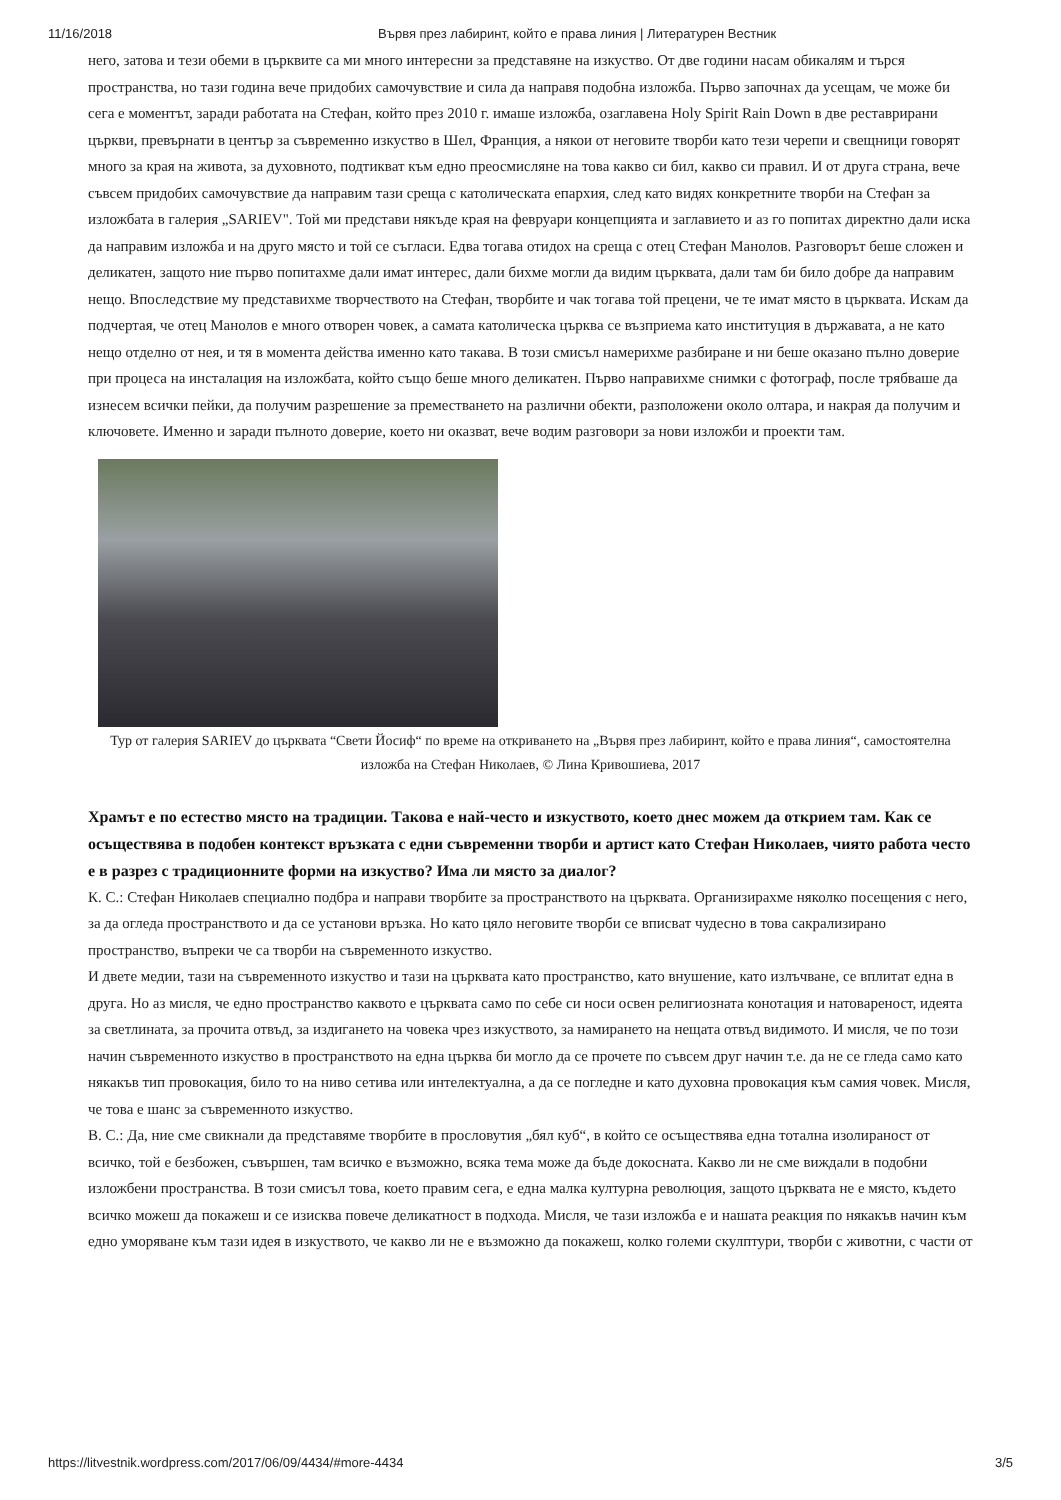11/16/2018 Вървя през лабиринт, който е права линия | Литературен Вестник
него, затова и тези обеми в църквите са ми много интересни за представяне на изкуство. От две години насам обикалям и търся пространства, но тази година вече придобих самочувствие и сила да направя подобна изложба. Първо започнах да усещам, че може би сега е моментът, заради работата на Стефан, който през 2010 г. имаше изложба, озаглавена Holy Spirit Rain Down в две реставрирани църкви, превърнати в център за съвременно изкуство в Шел, Франция, а някои от неговите творби като тези черепи и свещници говорят много за края на живота, за духовното, подтикват към едно преосмисляне на това какво си бил, какво си правил. И от друга страна, вече съвсем придобих самочувствие да направим тази среща с католическата епархия, след като видях конкретните творби на Стефан за изложбата в галерия „SARIEV". Той ми представи някъде края на февруари концепцията и заглавието и аз го попитах директно дали иска да направим изложба и на друго място и той се съгласи. Едва тогава отидох на среща с отец Стефан Манолов. Разговорът беше сложен и деликатен, защото ние първо попитахме дали имат интерес, дали бихме могли да видим църквата, дали там би било добре да направим нещо. Впоследствие му представихме творчеството на Стефан, творбите и чак тогава той прецени, че те имат място в църквата. Искам да подчертая, че отец Манолов е много отворен човек, а самата католическа църква се възприема като институция в държавата, а не като нещо отделно от нея, и тя в момента действа именно като такава. В този смисъл намерихме разбиране и ни беше оказано пълно доверие при процеса на инсталация на изложбата, който също беше много деликатен. Първо направихме снимки с фотограф, после трябваше да изнесем всички пейки, да получим разрешение за преместването на различни обекти, разположени около олтара, и накрая да получим и ключовете. Именно и заради пълното доверие, което ни оказват, вече водим разговори за нови изложби и проекти там.
Тур от галерия SARIEV до църквата “Свети Йосиф“ по време на откриването на „Вървя през лабиринт, който е права линия“, самостоятелна изложба на Стефан Николаев, © Лина Кривошиева, 2017
Храмът е по естество място на традиции. Такова е най-често и изкуството, което днес можем да открием там. Как се осъществява в подобен контекст връзката с едни съвременни творби и артист като Стефан Николаев, чиято работа често е в разрез с традиционните форми на изкуство? Има ли място за диалог?
К. С.: Стефан Николаев специално подбра и направи творбите за пространството на църквата. Организирахме няколко посещения с него, за да огледа пространството и да се установи връзка. Но като цяло неговите творби се вписват чудесно в това сакрализирано пространство, въпреки че са творби на съвременното изкуство.
И двете медии, тази на съвременното изкуство и тази на църквата като пространство, като внушение, като излъчване, се вплитат една в друга. Но аз мисля, че едно пространство каквото е църквата само по себе си носи освен религиозната конотация и натовареност, идеята за светлината, за прочита отвъд, за издигането на човека чрез изкуството, за намирането на нещата отвъд видимото. И мисля, че по този начин съвременното изкуство в пространството на една църква би могло да се прочете по съвсем друг начин т.е. да не се гледа само като някакъв тип провокация, било то на ниво сетива или интелектуална, а да се погледне и като духовна провокация към самия човек. Мисля, че това е шанс за съвременното изкуство.
В. С.: Да, ние сме свикнали да представяме творбите в прословутия „бял куб“, в който се осъществява една тотална изолираност от всичко, той е безбожен, съвършен, там всичко е възможно, всяка тема може да бъде докосната. Какво ли не сме виждали в подобни изложбени пространства. В този смисъл това, което правим сега, е една малка културна революция, защото църквата не е място, където всичко можеш да покажеш и се изисква повече деликатност в подхода. Мисля, че тази изложба е и нашата реакция по някакъв начин към едно уморяване към тази идея в изкуството, че какво ли не е възможно да покажеш, колко големи скулптури, творби с животни, с части от
https://litvestnik.wordpress.com/2017/06/09/4434/#more-4434 3/5